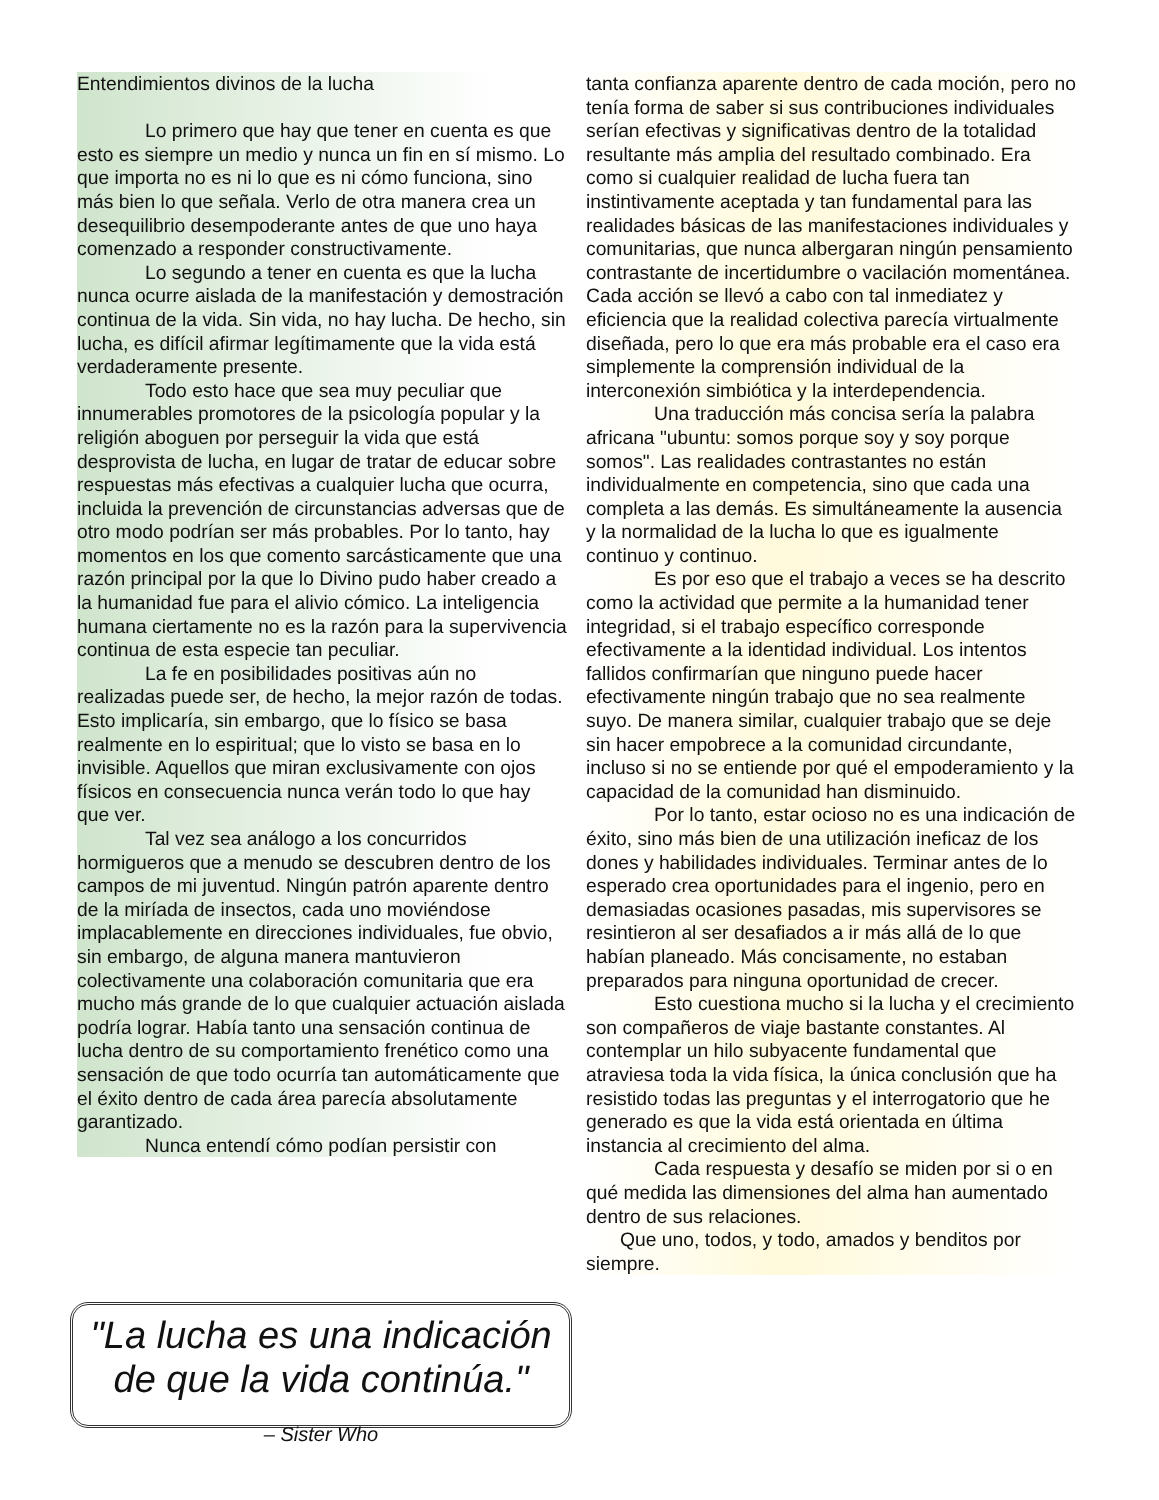Entendimientos divinos de la lucha
Lo primero que hay que tener en cuenta es que esto es siempre un medio y nunca un fin en sí mismo. Lo que importa no es ni lo que es ni cómo funciona, sino más bien lo que señala. Verlo de otra manera crea un desequilibrio desempoderante antes de que uno haya comenzado a responder constructivamente.
Lo segundo a tener en cuenta es que la lucha nunca ocurre aislada de la manifestación y demostración continua de la vida. Sin vida, no hay lucha. De hecho, sin lucha, es difícil afirmar legítimamente que la vida está verdaderamente presente.
Todo esto hace que sea muy peculiar que innumerables promotores de la psicología popular y la religión aboguen por perseguir la vida que está desprovista de lucha, en lugar de tratar de educar sobre respuestas más efectivas a cualquier lucha que ocurra, incluida la prevención de circunstancias adversas que de otro modo podrían ser más probables. Por lo tanto, hay momentos en los que comento sarcásticamente que una razón principal por la que lo Divino pudo haber creado a la humanidad fue para el alivio cómico. La inteligencia humana ciertamente no es la razón para la supervivencia continua de esta especie tan peculiar.
La fe en posibilidades positivas aún no realizadas puede ser, de hecho, la mejor razón de todas. Esto implicaría, sin embargo, que lo físico se basa realmente en lo espiritual; que lo visto se basa en lo invisible. Aquellos que miran exclusivamente con ojos físicos en consecuencia nunca verán todo lo que hay que ver.
Tal vez sea análogo a los concurridos hormigueros que a menudo se descubren dentro de los campos de mi juventud. Ningún patrón aparente dentro de la miríada de insectos, cada uno moviéndose implacablemente en direcciones individuales, fue obvio, sin embargo, de alguna manera mantuvieron colectivamente una colaboración comunitaria que era mucho más grande de lo que cualquier actuación aislada podría lograr. Había tanto una sensación continua de lucha dentro de su comportamiento frenético como una sensación de que todo ocurría tan automáticamente que el éxito dentro de cada área parecía absolutamente garantizado.
Nunca entendí cómo podían persistir con
"La lucha es una indicación de que la vida continúa."
– Sister Who
tanta confianza aparente dentro de cada moción, pero no tenía forma de saber si sus contribuciones individuales serían efectivas y significativas dentro de la totalidad resultante más amplia del resultado combinado. Era como si cualquier realidad de lucha fuera tan instintivamente aceptada y tan fundamental para las realidades básicas de las manifestaciones individuales y comunitarias, que nunca albergaran ningún pensamiento contrastante de incertidumbre o vacilación momentánea. Cada acción se llevó a cabo con tal inmediatez y eficiencia que la realidad colectiva parecía virtualmente diseñada, pero lo que era más probable era el caso era simplemente la comprensión individual de la interconexión simbiótica y la interdependencia.
Una traducción más concisa sería la palabra africana "ubuntu: somos porque soy y soy porque somos". Las realidades contrastantes no están individualmente en competencia, sino que cada una completa a las demás. Es simultáneamente la ausencia y la normalidad de la lucha lo que es igualmente continuo y continuo.
Es por eso que el trabajo a veces se ha descrito como la actividad que permite a la humanidad tener integridad, si el trabajo específico corresponde efectivamente a la identidad individual. Los intentos fallidos confirmarían que ninguno puede hacer efectivamente ningún trabajo que no sea realmente suyo. De manera similar, cualquier trabajo que se deje sin hacer empobrece a la comunidad circundante, incluso si no se entiende por qué el empoderamiento y la capacidad de la comunidad han disminuido.
Por lo tanto, estar ocioso no es una indicación de éxito, sino más bien de una utilización ineficaz de los dones y habilidades individuales. Terminar antes de lo esperado crea oportunidades para el ingenio, pero en demasiadas ocasiones pasadas, mis supervisores se resintieron al ser desafiados a ir más allá de lo que habían planeado. Más concisamente, no estaban preparados para ninguna oportunidad de crecer.
Esto cuestiona mucho si la lucha y el crecimiento son compañeros de viaje bastante constantes. Al contemplar un hilo subyacente fundamental que atraviesa toda la vida física, la única conclusión que ha resistido todas las preguntas y el interrogatorio que he generado es que la vida está orientada en última instancia al crecimiento del alma.
Cada respuesta y desafío se miden por si o en qué medida las dimensiones del alma han aumentado dentro de sus relaciones.
Que uno, todos, y todo, amados y benditos por siempre.